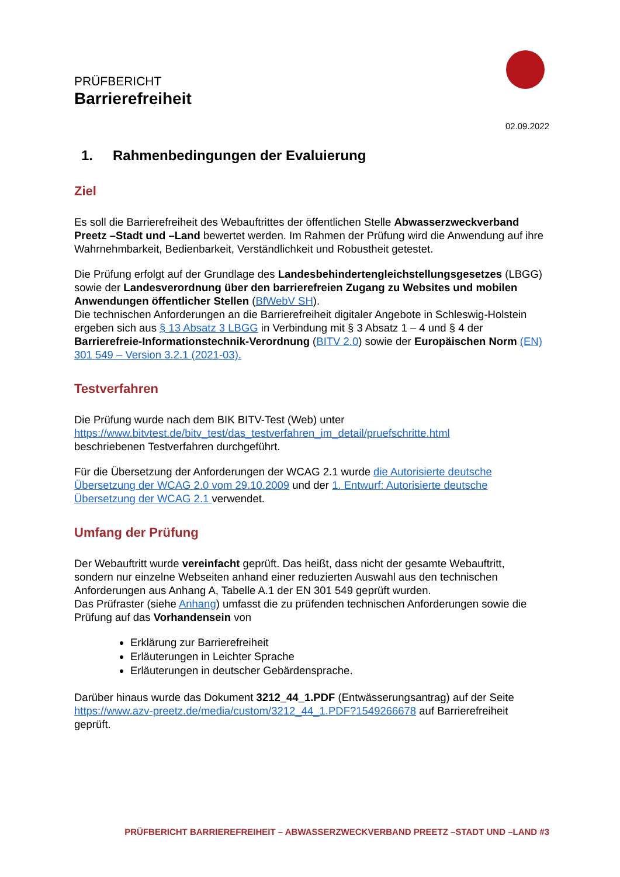PRÜFBERICHT
Barrierefreiheit
02.09.2022
1. Rahmenbedingungen der Evaluierung
Ziel
Es soll die Barrierefreiheit des Webauftrittes der öffentlichen Stelle Abwasserzweckverband Preetz –Stadt und –Land bewertet werden. Im Rahmen der Prüfung wird die Anwendung auf ihre Wahrnehmbarkeit, Bedienbarkeit, Verständlichkeit und Robustheit getestet.
Die Prüfung erfolgt auf der Grundlage des Landesbehindertengleichstellungsgesetzes (LBGG) sowie der Landesverordnung über den barrierefreien Zugang zu Websites und mobilen Anwendungen öffentlicher Stellen (BfWebV SH).
Die technischen Anforderungen an die Barrierefreiheit digitaler Angebote in Schleswig-Holstein ergeben sich aus § 13 Absatz 3 LBGG in Verbindung mit § 3 Absatz 1 – 4 und § 4 der Barrierefreie-Informationstechnik-Verordnung (BITV 2.0) sowie der Europäischen Norm (EN) 301 549 – Version 3.2.1 (2021-03).
Testverfahren
Die Prüfung wurde nach dem BIK BITV-Test (Web) unter
https://www.bitvtest.de/bitv_test/das_testverfahren_im_detail/pruefschritte.html
beschriebenen Testverfahren durchgeführt.
Für die Übersetzung der Anforderungen der WCAG 2.1 wurde die Autorisierte deutsche Übersetzung der WCAG 2.0 vom 29.10.2009 und der 1. Entwurf: Autorisierte deutsche Übersetzung der WCAG 2.1 verwendet.
Umfang der Prüfung
Der Webauftritt wurde vereinfacht geprüft. Das heißt, dass nicht der gesamte Webauftritt, sondern nur einzelne Webseiten anhand einer reduzierten Auswahl aus den technischen Anforderungen aus Anhang A, Tabelle A.1 der EN 301 549 geprüft wurden.
Das Prüfraster (siehe Anhang) umfasst die zu prüfenden technischen Anforderungen sowie die Prüfung auf das Vorhandensein von
Erklärung zur Barrierefreiheit
Erläuterungen in Leichter Sprache
Erläuterungen in deutscher Gebärdensprache.
Darüber hinaus wurde das Dokument 3212_44_1.PDF (Entwässerungsantrag) auf der Seite https://www.azv-preetz.de/media/custom/3212_44_1.PDF?1549266678 auf Barrierefreiheit geprüft.
PRÜFBERICHT BARRIEREFREIHEIT – ABWASSERZWECKVERBAND PREETZ –STADT UND –LAND #3